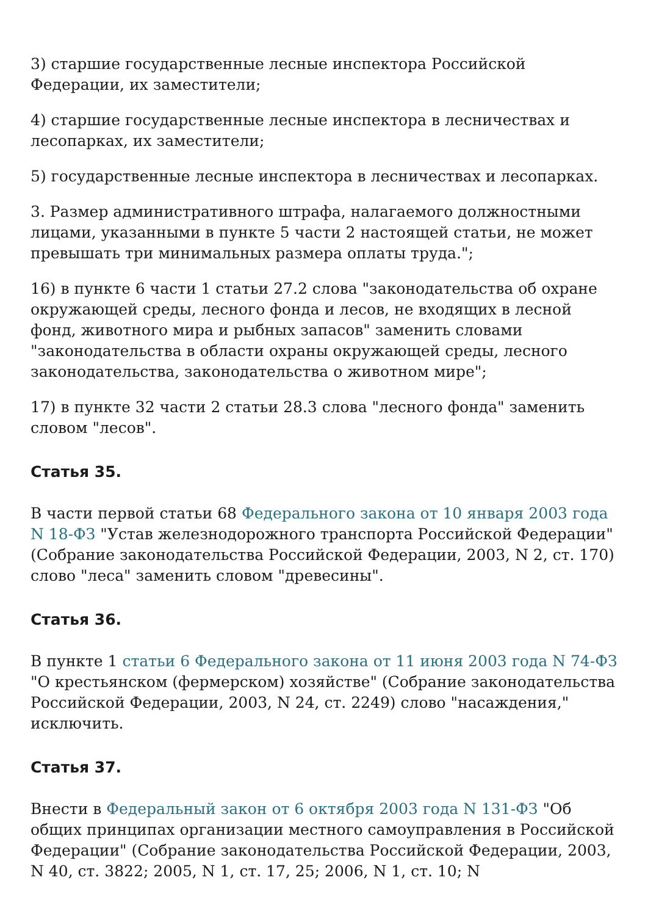3) старшие государственные лесные инспектора Российской Федерации, их заместители;
4) старшие государственные лесные инспектора в лесничествах и лесопарках, их заместители;
5) государственные лесные инспектора в лесничествах и лесопарках.
3. Размер административного штрафа, налагаемого должностными лицами, указанными в пункте 5 части 2 настоящей статьи, не может превышать три минимальных размера оплаты труда.";
16) в пункте 6 части 1 статьи 27.2 слова "законодательства об охране окружающей среды, лесного фонда и лесов, не входящих в лесной фонд, животного мира и рыбных запасов" заменить словами "законодательства в области охраны окружающей среды, лесного законодательства, законодательства о животном мире";
17) в пункте 32 части 2 статьи 28.3 слова "лесного фонда" заменить словом "лесов".
Статья 35.
В части первой статьи 68 Федерального закона от 10 января 2003 года N 18-ФЗ "Устав железнодорожного транспорта Российской Федерации" (Собрание законодательства Российской Федерации, 2003, N 2, ст. 170) слово "леса" заменить словом "древесины".
Статья 36.
В пункте 1 статьи 6 Федерального закона от 11 июня 2003 года N 74-ФЗ "О крестьянском (фермерском) хозяйстве" (Собрание законодательства Российской Федерации, 2003, N 24, ст. 2249) слово "насаждения," исключить.
Статья 37.
Внести в Федеральный закон от 6 октября 2003 года N 131-ФЗ "Об общих принципах организации местного самоуправления в Российской Федерации" (Собрание законодательства Российской Федерации, 2003, N 40, ст. 3822; 2005, N 1, ст. 17, 25; 2006, N 1, ст. 10; N